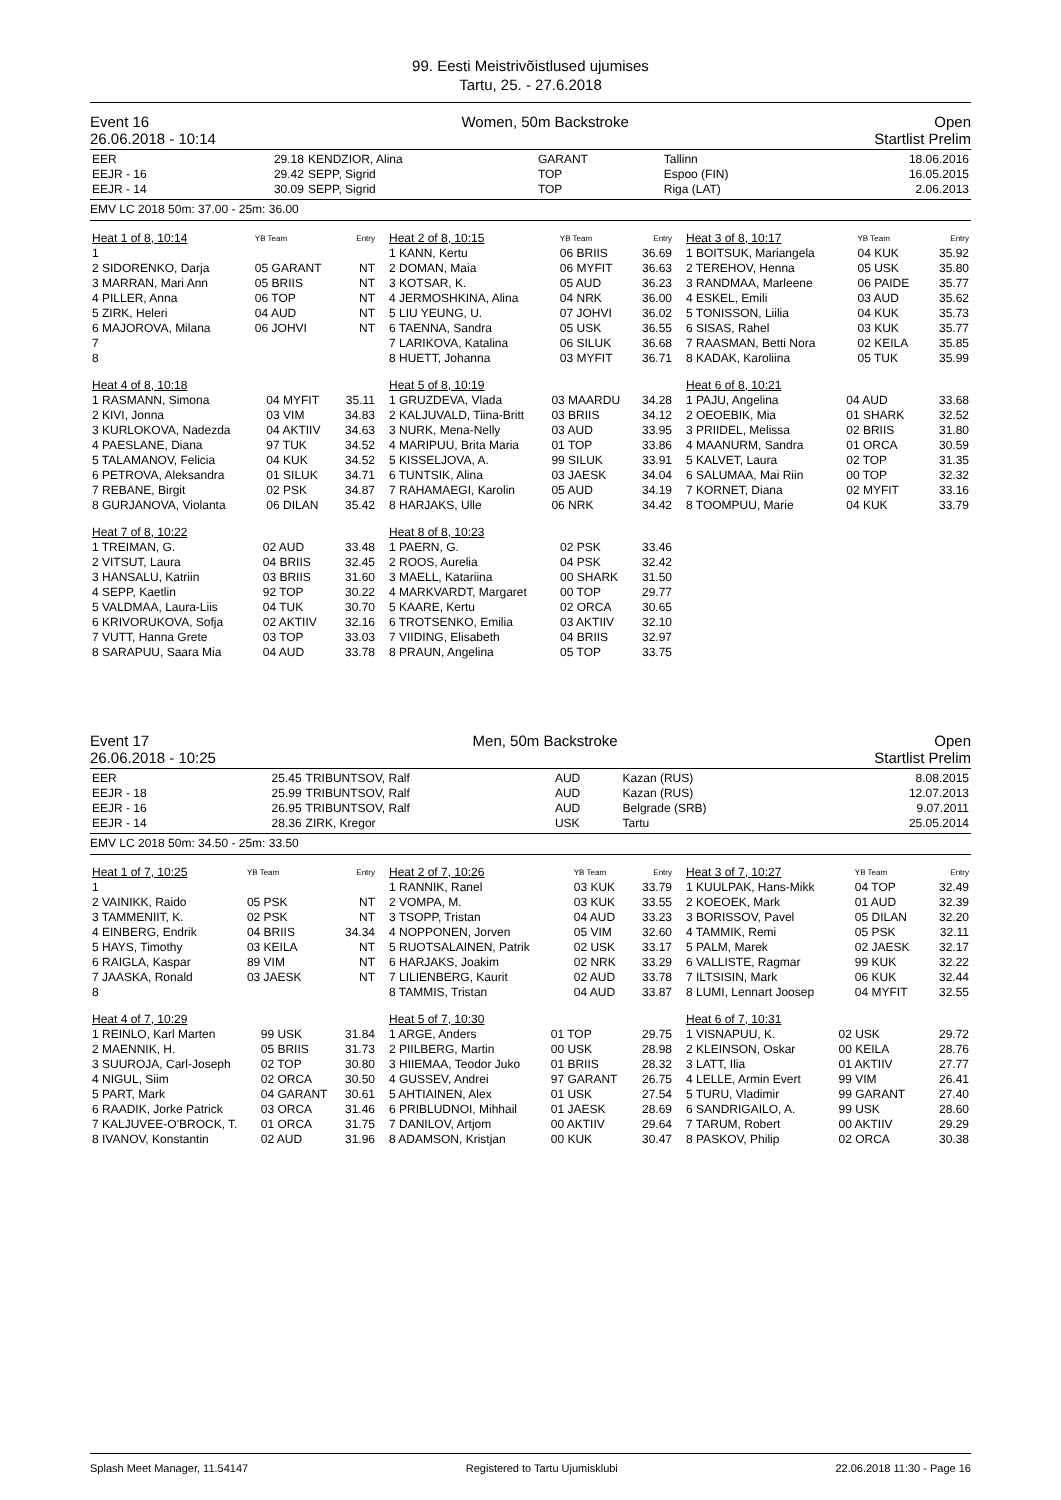99. Eesti Meistrivõistlused ujumises
Tartu, 25. - 27.6.2018
Event 16
26.06.2018 - 10:14 Women, 50m Backstroke Open
Startlist Prelim
| EER | 29.18 | KENDZIOR, Alina | GARANT | Tallinn | 18.06.2016 |
| EEJR - 16 | 29.42 | SEPP, Sigrid | TOP | Espoo (FIN) | 16.05.2015 |
| EEJR - 14 | 30.09 | SEPP, Sigrid | TOP | Riga (LAT) | 2.06.2013 |
EMV LC 2018 50m: 37.00 - 25m: 36.00
| Heat 1 of 8, 10:14 | YB Team | Entry |
| 1 | | |
| 2 SIDORENKO, Darja | 05 GARANT | NT |
| 3 MARRAN, Mari Ann | 05 BRIIS | NT |
| 4 PILLER, Anna | 06 TOP | NT |
| 5 ZIRK, Heleri | 04 AUD | NT |
| 6 MAJOROVA, Milana | 06 JOHVI | NT |
| 7 | | |
| 8 | | |
| Heat 4 of 8, 10:18 | | |
| 1 RASMANN, Simona | 04 MYFIT | 35.11 |
| 2 KIVI, Jonna | 03 VIM | 34.83 |
| 3 KURLOKOVA, Nadezda | 04 AKTIIV | 34.63 |
| 4 PAESLANE, Diana | 97 TUK | 34.52 |
| 5 TALAMANOV, Felicia | 04 KUK | 34.52 |
| 6 PETROVA, Aleksandra | 01 SILUK | 34.71 |
| 7 REBANE, Birgit | 02 PSK | 34.87 |
| 8 GURJANOVA, Violanta | 06 DILAN | 35.42 |
| Heat 7 of 8, 10:22 | | |
| 1 TREIMAN, G. | 02 AUD | 33.48 |
| 2 VITSUT, Laura | 04 BRIIS | 32.45 |
| 3 HANSALU, Katriin | 03 BRIIS | 31.60 |
| 4 SEPP, Kaetlin | 92 TOP | 30.22 |
| 5 VALDMAA, Laura-Liis | 04 TUK | 30.70 |
| 6 KRIVORUKOVA, Sofja | 02 AKTIIV | 32.16 |
| 7 VUTT, Hanna Grete | 03 TOP | 33.03 |
| 8 SARAPUU, Saara Mia | 04 AUD | 33.78 |
| Heat 2 of 8, 10:15 | YB Team | Entry |
| 1 KANN, Kertu | 06 BRIIS | 36.69 |
| 2 DOMAN, Maia | 06 MYFIT | 36.63 |
| 3 KOTSAR, K. | 05 AUD | 36.23 |
| 4 JERMOSHKINA, Alina | 04 NRK | 36.00 |
| 5 LIU YEUNG, U. | 07 JOHVI | 36.02 |
| 6 TAENNA, Sandra | 05 USK | 36.55 |
| 7 LARIKOVA, Katalina | 06 SILUK | 36.68 |
| 8 HUETT, Johanna | 03 MYFIT | 36.71 |
| Heat 5 of 8, 10:19 | | |
| 1 GRUZDEVA, Vlada | 03 MAARDU | 34.28 |
| 2 KALJUVALD, Tiina-Britt | 03 BRIIS | 34.12 |
| 3 NURK, Mena-Nelly | 03 AUD | 33.95 |
| 4 MARIPUU, Brita Maria | 01 TOP | 33.86 |
| 5 KISSELJOVA, A. | 99 SILUK | 33.91 |
| 6 TUNTSIK, Alina | 03 JAESK | 34.04 |
| 7 RAHAMAEGI, Karolin | 05 AUD | 34.19 |
| 8 HARJAKS, Ulle | 06 NRK | 34.42 |
| Heat 8 of 8, 10:23 | | |
| 1 PAERN, G. | 02 PSK | 33.46 |
| 2 ROOS, Aurelia | 04 PSK | 32.42 |
| 3 MAELL, Katariina | 00 SHARK | 31.50 |
| 4 MARKVARDT, Margaret | 00 TOP | 29.77 |
| 5 KAARE, Kertu | 02 ORCA | 30.65 |
| 6 TROTSENKO, Emilia | 03 AKTIIV | 32.10 |
| 7 VIIDING, Elisabeth | 04 BRIIS | 32.97 |
| 8 PRAUN, Angelina | 05 TOP | 33.75 |
| Heat 3 of 8, 10:17 | YB Team | Entry |
| 1 BOITSUK, Mariangela | 04 KUK | 35.92 |
| 2 TEREHOV, Henna | 05 USK | 35.80 |
| 3 RANDMAA, Marleene | 06 PAIDE | 35.77 |
| 4 ESKEL, Emili | 03 AUD | 35.62 |
| 5 TONISSON, Liilia | 04 KUK | 35.73 |
| 6 SISAS, Rahel | 03 KUK | 35.77 |
| 7 RAASMAN, Betti Nora | 02 KEILA | 35.85 |
| 8 KADAK, Karoliina | 05 TUK | 35.99 |
| Heat 6 of 8, 10:21 | | |
| 1 PAJU, Angelina | 04 AUD | 33.68 |
| 2 OEOEBIK, Mia | 01 SHARK | 32.52 |
| 3 PRIIDEL, Melissa | 02 BRIIS | 31.80 |
| 4 MAANURM, Sandra | 01 ORCA | 30.59 |
| 5 KALVET, Laura | 02 TOP | 31.35 |
| 6 SALUMAA, Mai Riin | 00 TOP | 32.32 |
| 7 KORNET, Diana | 02 MYFIT | 33.16 |
| 8 TOOMPUU, Marie | 04 KUK | 33.79 |
Event 17
26.06.2018 - 10:25 Men, 50m Backstroke Open
Startlist Prelim
| EER | 25.45 | TRIBUNTSOV, Ralf | AUD | Kazan (RUS) | 8.08.2015 |
| EEJR - 18 | 25.99 | TRIBUNTSOV, Ralf | AUD | Kazan (RUS) | 12.07.2013 |
| EEJR - 16 | 26.95 | TRIBUNTSOV, Ralf | AUD | Belgrade (SRB) | 9.07.2011 |
| EEJR - 14 | 28.36 | ZIRK, Kregor | USK | Tartu | 25.05.2014 |
EMV LC 2018 50m: 34.50 - 25m: 33.50
| Heat 1 of 7, 10:25 | YB Team | Entry |
| 1 | | |
| 2 VAINIKK, Raido | 05 PSK | NT |
| 3 TAMMENIIT, K. | 02 PSK | NT |
| 4 EINBERG, Endrik | 04 BRIIS | 34.34 |
| 5 HAYS, Timothy | 03 KEILA | NT |
| 6 RAIGLA, Kaspar | 89 VIM | NT |
| 7 JAASKA, Ronald | 03 JAESK | NT |
| 8 | | |
| Heat 4 of 7, 10:29 | | |
| 1 REINLO, Karl Marten | 99 USK | 31.84 |
| 2 MAENNIK, H. | 05 BRIIS | 31.73 |
| 3 SUUROJA, Carl-Joseph | 02 TOP | 30.80 |
| 4 NIGUL, Siim | 02 ORCA | 30.50 |
| 5 PART, Mark | 04 GARANT | 30.61 |
| 6 RAADIK, Jorke Patrick | 03 ORCA | 31.46 |
| 7 KALJUVEE-O'BROCK, T. | 01 ORCA | 31.75 |
| 8 IVANOV, Konstantin | 02 AUD | 31.96 |
| Heat 2 of 7, 10:26 | YB Team | Entry |
| 1 RANNIK, Ranel | 03 KUK | 33.79 |
| 2 VOMPA, M. | 03 KUK | 33.55 |
| 3 TSOPP, Tristan | 04 AUD | 33.23 |
| 4 NOPPONEN, Jorven | 05 VIM | 32.60 |
| 5 RUOTSALAINEN, Patrik | 02 USK | 33.17 |
| 6 HARJAKS, Joakim | 02 NRK | 33.29 |
| 7 LILIENBERG, Kaurit | 02 AUD | 33.78 |
| 8 TAMMIS, Tristan | 04 AUD | 33.87 |
| Heat 5 of 7, 10:30 | | |
| 1 ARGE, Anders | 01 TOP | 29.75 |
| 2 PIILBERG, Martin | 00 USK | 28.98 |
| 3 HIIEMAA, Teodor Juko | 01 BRIIS | 28.32 |
| 4 GUSSEV, Andrei | 97 GARANT | 26.75 |
| 5 AHTIAINEN, Alex | 01 USK | 27.54 |
| 6 PRIBLUDNOI, Mihhail | 01 JAESK | 28.69 |
| 7 DANILOV, Artjom | 00 AKTIIV | 29.64 |
| 8 ADAMSON, Kristjan | 00 KUK | 30.47 |
| Heat 3 of 7, 10:27 | YB Team | Entry |
| 1 KUULPAK, Hans-Mikk | 04 TOP | 32.49 |
| 2 KOEOEK, Mark | 01 AUD | 32.39 |
| 3 BORISSOV, Pavel | 05 DILAN | 32.20 |
| 4 TAMMIK, Remi | 05 PSK | 32.11 |
| 5 PALM, Marek | 02 JAESK | 32.17 |
| 6 VALLISTE, Ragmar | 99 KUK | 32.22 |
| 7 ILTSISIN, Mark | 06 KUK | 32.44 |
| 8 LUMI, Lennart Joosep | 04 MYFIT | 32.55 |
| Heat 6 of 7, 10:31 | | |
| 1 VISNAPUU, K. | 02 USK | 29.72 |
| 2 KLEINSON, Oskar | 00 KEILA | 28.76 |
| 3 LATT, Ilia | 01 AKTIIV | 27.77 |
| 4 LELLE, Armin Evert | 99 VIM | 26.41 |
| 5 TURU, Vladimir | 99 GARANT | 27.40 |
| 6 SANDRIGAILO, A. | 99 USK | 28.60 |
| 7 TARUM, Robert | 00 AKTIIV | 29.29 |
| 8 PASKOV, Philip | 02 ORCA | 30.38 |
Splash Meet Manager, 11.54147 Registered to Tartu Ujumisklubi 22.06.2018 11:30 - Page 16